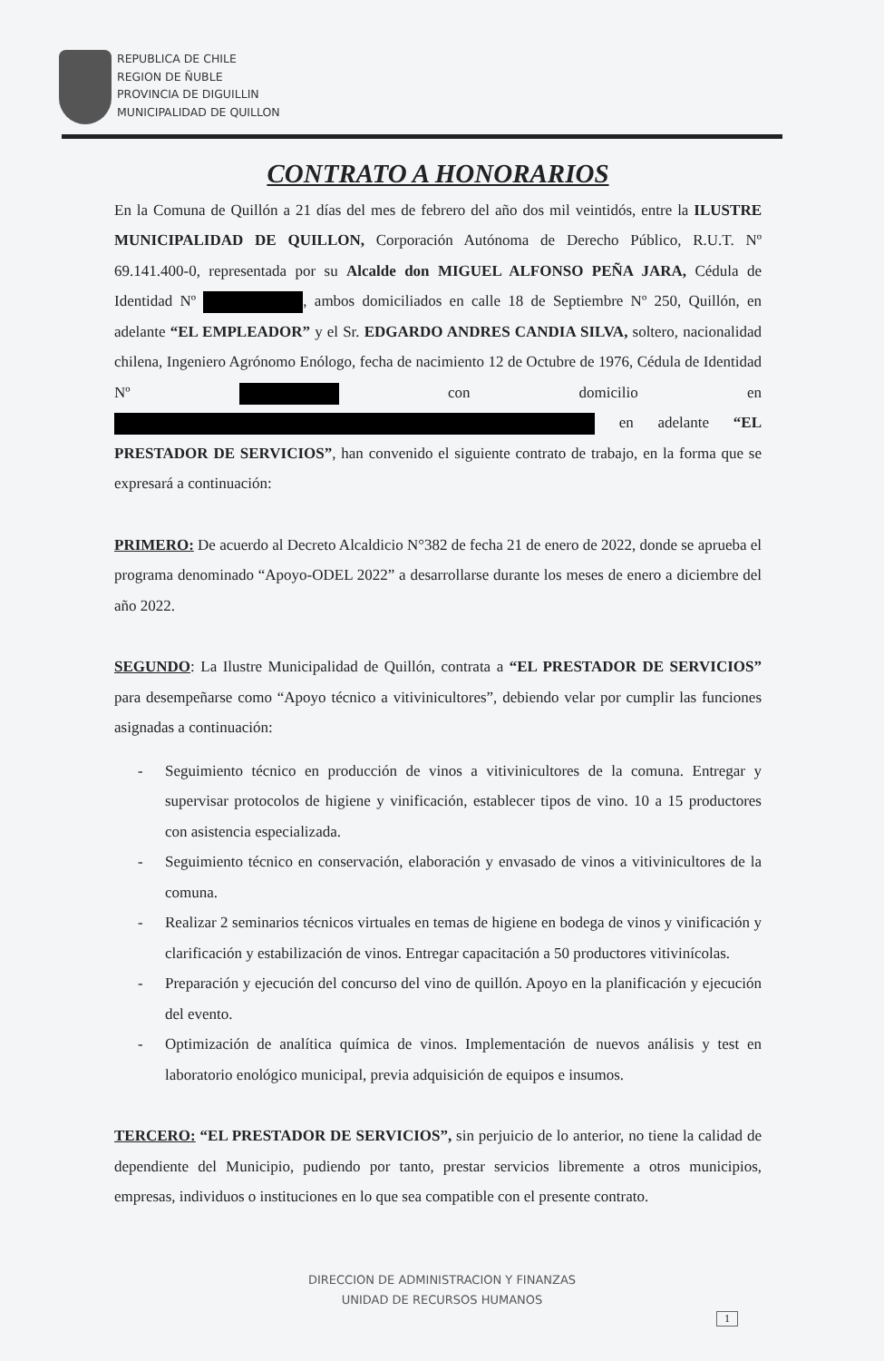REPUBLICA DE CHILE
REGION DE ÑUBLE
PROVINCIA DE DIGUILLIN
MUNICIPALIDAD DE QUILLON
CONTRATO A HONORARIOS
En la Comuna de Quillón a 21 días del mes de febrero del año dos mil veintidós, entre la ILUSTRE MUNICIPALIDAD DE QUILLON, Corporación Autónoma de Derecho Público, R.U.T. Nº 69.141.400-0, representada por su Alcalde don MIGUEL ALFONSO PEÑA JARA, Cédula de Identidad Nº , ambos domiciliados en calle 18 de Septiembre Nº 250, Quillón, en adelante “EL EMPLEADOR” y el Sr. EDGARDO ANDRES CANDIA SILVA, soltero, nacionalidad chilena, Ingeniero Agrónomo Enólogo, fecha de nacimiento 12 de Octubre de 1976, Cédula de Identidad Nº con domicilio en en adelante “EL PRESTADOR DE SERVICIOS”, han convenido el siguiente contrato de trabajo, en la forma que se expresará a continuación:
PRIMERO: De acuerdo al Decreto Alcaldicio N°382 de fecha 21 de enero de 2022, donde se aprueba el programa denominado “Apoyo-ODEL 2022” a desarrollarse durante los meses de enero a diciembre del año 2022.
SEGUNDO: La Ilustre Municipalidad de Quillón, contrata a “EL PRESTADOR DE SERVICIOS” para desempeñarse como “Apoyo técnico a vitivinicultores”, debiendo velar por cumplir las funciones asignadas a continuación:
- Seguimiento técnico en producción de vinos a vitivinicultores de la comuna. Entregar y supervisar protocolos de higiene y vinificación, establecer tipos de vino. 10 a 15 productores con asistencia especializada.
- Seguimiento técnico en conservación, elaboración y envasado de vinos a vitivinicultores de la comuna.
- Realizar 2 seminarios técnicos virtuales en temas de higiene en bodega de vinos y vinificación y clarificación y estabilización de vinos. Entregar capacitación a 50 productores vitivinícolas.
- Preparación y ejecución del concurso del vino de quillón. Apoyo en la planificación y ejecución del evento.
- Optimización de analítica química de vinos. Implementación de nuevos análisis y test en laboratorio enológico municipal, previa adquisición de equipos e insumos.
TERCERO: “EL PRESTADOR DE SERVICIOS”, sin perjuicio de lo anterior, no tiene la calidad de dependiente del Municipio, pudiendo por tanto, prestar servicios libremente a otros municipios, empresas, individuos o instituciones en lo que sea compatible con el presente contrato.
DIRECCION DE ADMINISTRACION Y FINANZAS
UNIDAD DE RECURSOS HUMANOS
1